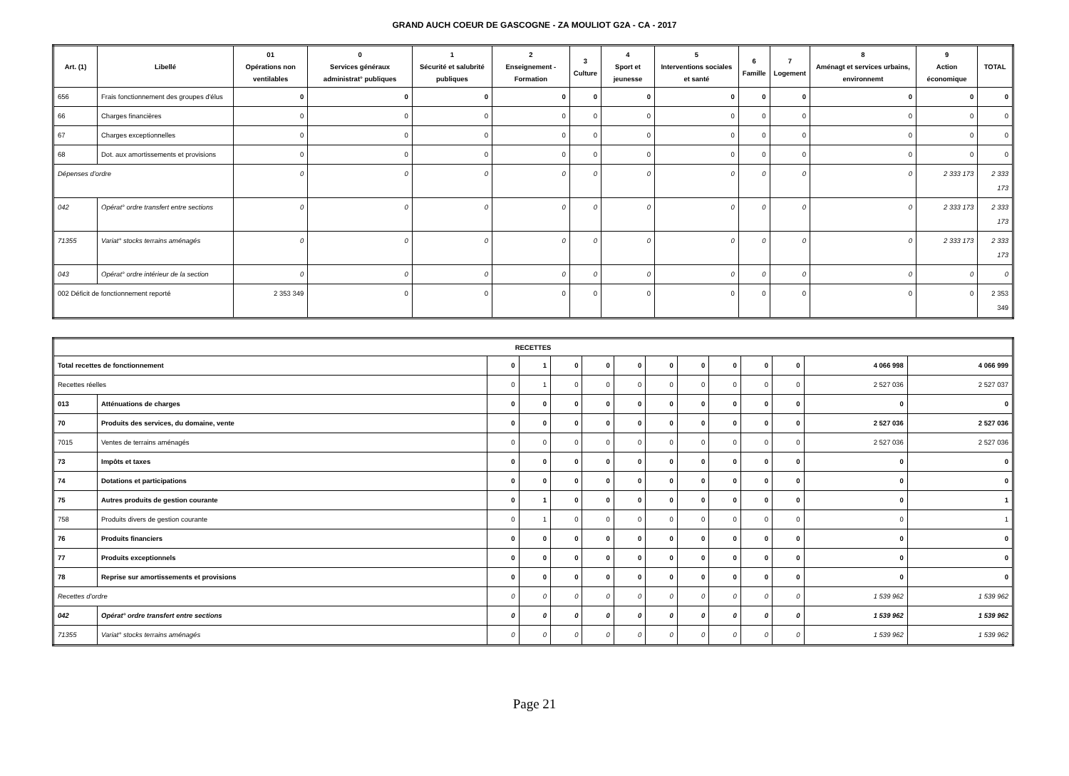GRAND AUCH COEUR DE GASCOGNE - ZA MOULIOT G2A - CA - 2017
| Art. (1) | Libellé | 01 Opérations non ventilables | 0 Services généraux administrat° publiques | 1 Sécurité et salubrité publiques | 2 Enseignement - Formation | 3 Culture | 4 Sport et jeunesse | 5 Interventions sociales et santé | 6 Famille | 7 Logement | 8 Aménagt et services urbains, environnemt | 9 Action économique | TOTAL |
| --- | --- | --- | --- | --- | --- | --- | --- | --- | --- | --- | --- | --- | --- |
| 656 | Frais fonctionnement des groupes d'élus | 0 | 0 | 0 | 0 | 0 | 0 | 0 | 0 | 0 | 0 | 0 | 0 |
| 66 | Charges financières | 0 | 0 | 0 | 0 | 0 | 0 | 0 | 0 | 0 | 0 | 0 | 0 |
| 67 | Charges exceptionnelles | 0 | 0 | 0 | 0 | 0 | 0 | 0 | 0 | 0 | 0 | 0 | 0 |
| 68 | Dot. aux amortissements et provisions | 0 | 0 | 0 | 0 | 0 | 0 | 0 | 0 | 0 | 0 | 0 | 0 |
| Dépenses d’ordre | | 0 | 0 | 0 | 0 | 0 | 0 | 0 | 0 | 0 | 0 | 2 333 173 | 2 333 173 |
| 042 | Opérat° ordre transfert entre sections | 0 | 0 | 0 | 0 | 0 | 0 | 0 | 0 | 0 | 0 | 2 333 173 | 2 333 173 |
| 71355 | Variat° stocks terrains aménagés | 0 | 0 | 0 | 0 | 0 | 0 | 0 | 0 | 0 | 0 | 2 333 173 | 2 333 173 |
| 043 | Opérat° ordre intérieur de la section | 0 | 0 | 0 | 0 | 0 | 0 | 0 | 0 | 0 | 0 | 0 | 0 |
| 002 Déficit de fonctionnement reporté | | 2 353 349 | 0 | 0 | 0 | 0 | 0 | 0 | 0 | 0 | 0 | 0 | 2 353 349 |
| RECETTES | | | | | | | | | | | | | |
| --- | --- | --- | --- | --- | --- | --- | --- | --- | --- | --- | --- | --- | --- |
| Total recettes de fonctionnement | | 0 | 1 | 0 | 0 | 0 | 0 | 0 | 0 | 0 | 0 | 4 066 998 | 4 066 999 |
| Recettes réelles | | 0 | 1 | 0 | 0 | 0 | 0 | 0 | 0 | 0 | 0 | 2 527 036 | 2 527 037 |
| 013 | Atténuations de charges | 0 | 0 | 0 | 0 | 0 | 0 | 0 | 0 | 0 | 0 | 0 | 0 |
| 70 | Produits des services, du domaine, vente | 0 | 0 | 0 | 0 | 0 | 0 | 0 | 0 | 0 | 0 | 2 527 036 | 2 527 036 |
| 7015 | Ventes de terrains aménagés | 0 | 0 | 0 | 0 | 0 | 0 | 0 | 0 | 0 | 0 | 2 527 036 | 2 527 036 |
| 73 | Impôts et taxes | 0 | 0 | 0 | 0 | 0 | 0 | 0 | 0 | 0 | 0 | 0 | 0 |
| 74 | Dotations et participations | 0 | 0 | 0 | 0 | 0 | 0 | 0 | 0 | 0 | 0 | 0 | 0 |
| 75 | Autres produits de gestion courante | 0 | 1 | 0 | 0 | 0 | 0 | 0 | 0 | 0 | 0 | 0 | 1 |
| 758 | Produits divers de gestion courante | 0 | 1 | 0 | 0 | 0 | 0 | 0 | 0 | 0 | 0 | 0 | 1 |
| 76 | Produits financiers | 0 | 0 | 0 | 0 | 0 | 0 | 0 | 0 | 0 | 0 | 0 | 0 |
| 77 | Produits exceptionnels | 0 | 0 | 0 | 0 | 0 | 0 | 0 | 0 | 0 | 0 | 0 | 0 |
| 78 | Reprise sur amortissements et provisions | 0 | 0 | 0 | 0 | 0 | 0 | 0 | 0 | 0 | 0 | 0 | 0 |
| Recettes d’ordre | | 0 | 0 | 0 | 0 | 0 | 0 | 0 | 0 | 0 | 0 | 1 539 962 | 1 539 962 |
| 042 | Opérat° ordre transfert entre sections | 0 | 0 | 0 | 0 | 0 | 0 | 0 | 0 | 0 | 0 | 1 539 962 | 1 539 962 |
| 71355 | Variat° stocks terrains aménagés | 0 | 0 | 0 | 0 | 0 | 0 | 0 | 0 | 0 | 0 | 1 539 962 | 1 539 962 |
Page 21